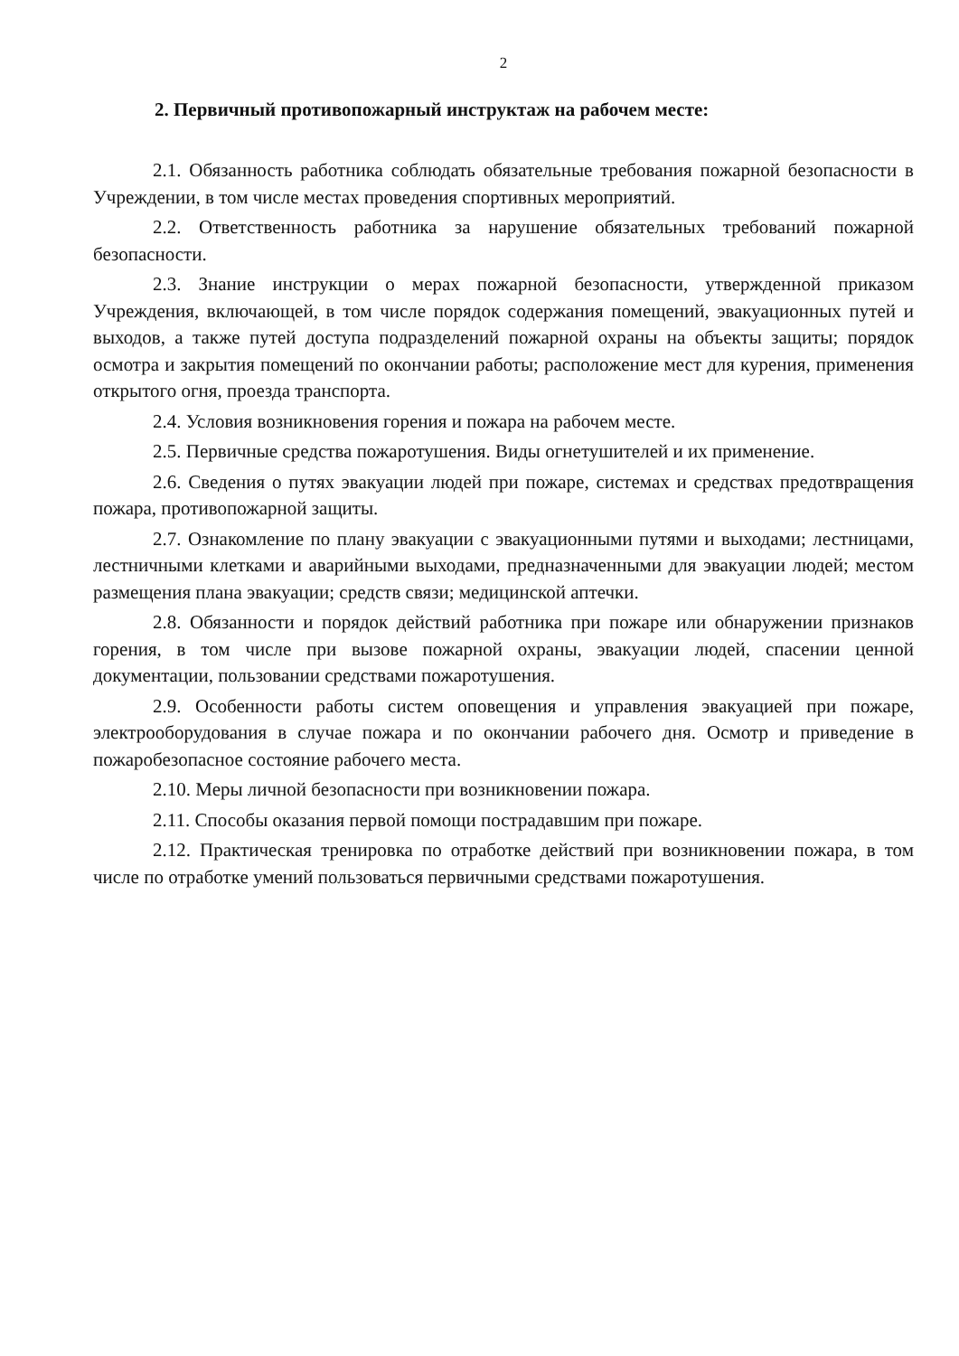2
2. Первичный противопожарный инструктаж на рабочем месте:
2.1. Обязанность работника соблюдать обязательные требования пожарной безопасности в Учреждении, в том числе местах проведения спортивных мероприятий.
2.2. Ответственность работника за нарушение обязательных требований пожарной безопасности.
2.3. Знание инструкции о мерах пожарной безопасности, утвержденной приказом Учреждения, включающей, в том числе порядок содержания помещений, эвакуационных путей и выходов, а также путей доступа подразделений пожарной охраны на объекты защиты; порядок осмотра и закрытия помещений по окончании работы; расположение мест для курения, применения открытого огня, проезда транспорта.
2.4. Условия возникновения горения и пожара на рабочем месте.
2.5. Первичные средства пожаротушения. Виды огнетушителей и их применение.
2.6. Сведения о путях эвакуации людей при пожаре, системах и средствах предотвращения пожара, противопожарной защиты.
2.7. Ознакомление по плану эвакуации с эвакуационными путями и выходами; лестницами, лестничными клетками и аварийными выходами, предназначенными для эвакуации людей; местом размещения плана эвакуации; средств связи; медицинской аптечки.
2.8. Обязанности и порядок действий работника при пожаре или обнаружении признаков горения, в том числе при вызове пожарной охраны, эвакуации людей, спасении ценной документации, пользовании средствами пожаротушения.
2.9. Особенности работы систем оповещения и управления эвакуацией при пожаре, электрооборудования в случае пожара и по окончании рабочего дня. Осмотр и приведение в пожаробезопасное состояние рабочего места.
2.10. Меры личной безопасности при возникновении пожара.
2.11. Способы оказания первой помощи пострадавшим при пожаре.
2.12. Практическая тренировка по отработке действий при возникновении пожара, в том числе по отработке умений пользоваться первичными средствами пожаротушения.